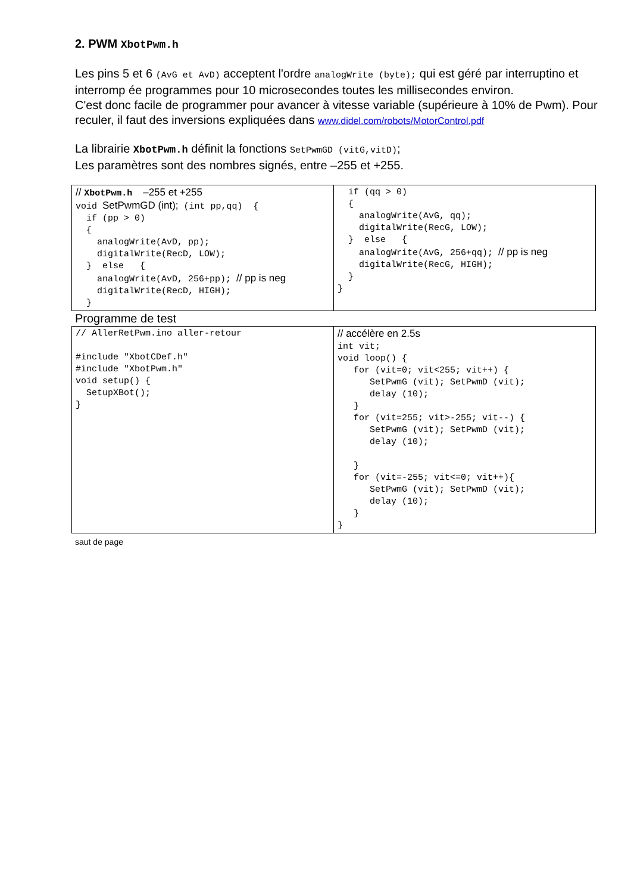2. PWM XbotPwm.h
Les pins 5 et 6 (AvG et AvD) acceptent l'ordre analogWrite (byte); qui est géré par interruptino et interromp ée programmes pour 10 microsecondes toutes les millisecondes environ.
C'est donc facile de programmer pour avancer à vitesse variable (supérieure à 10% de Pwm). Pour reculer, il faut des inversions expliquées dans www.didel.com/robots/MotorControl.pdf
La librairie XbotPwm.h définit la fonctions SetPwmGD (vitG,vitD);
Les paramètres sont des nombres signés, entre –255 et +255.
| // XbotPwm.h –255 et +255 void SetPwmGD (int); (int pp,qq) { if (pp > 0) { analogWrite(AvD, pp); digitalWrite(RecD, LOW); } else { analogWrite(AvD, 256+pp); // pp is neg digitalWrite(RecD, HIGH); } | if (qq > 0) { analogWrite(AvG, qq); digitalWrite(RecG, LOW); } else { analogWrite(AvG, 256+qq); // pp is neg digitalWrite(RecG, HIGH); } } |
Programme de test
| // AllerRetPwm.ino aller-retour #include "XbotCDef.h" #include "XbotPwm.h" void setup() { SetupXBot(); } | // accélère en 2.5s int vit; void loop() { for (vit=0; vit<255; vit++) { SetPwmG (vit); SetPwmD (vit); delay (10); } for (vit=255; vit>-255; vit--) { SetPwmG (vit); SetPwmD (vit); delay (10); } for (vit=-255; vit<=0; vit++){ SetPwmG (vit); SetPwmD (vit); delay (10); } } |
saut de page